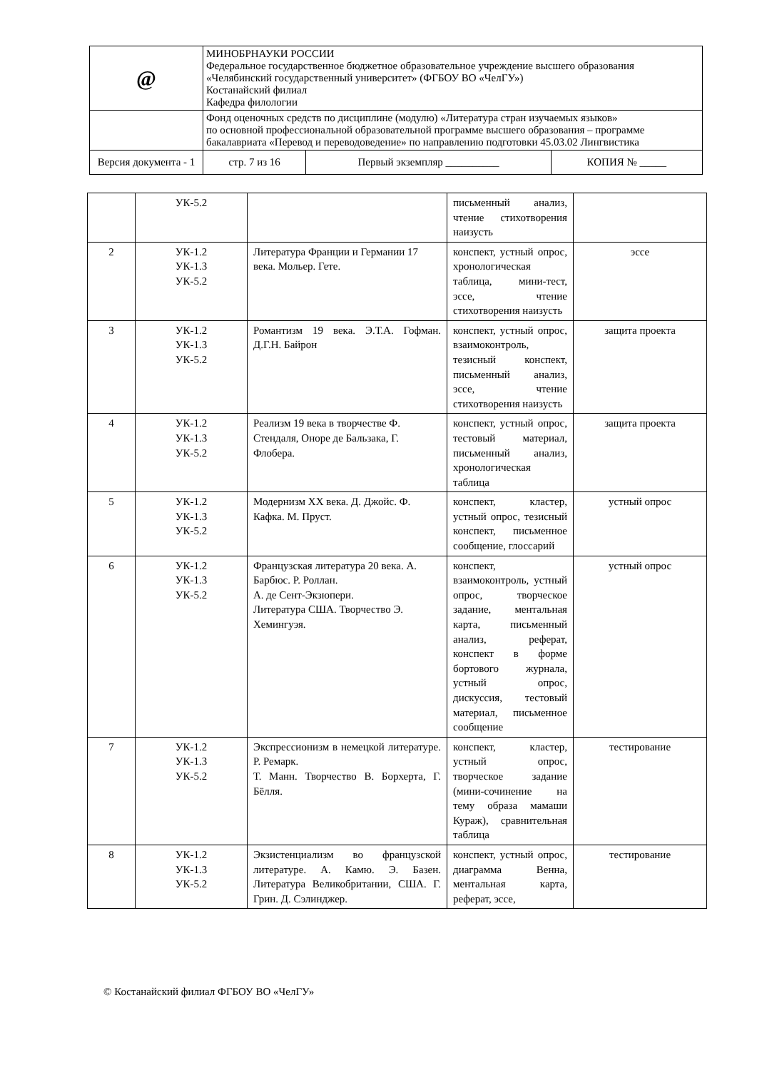| @ | МИНОБРНАУКИ РОССИИ Федеральное государственное бюджетное образовательное учреждение высшего образования «Челябинский государственный университет» (ФГБОУ ВО «ЧелГУ») Костанайский филиал Кафедра филологии | | | |
| | Фонд оценочных средств по дисциплине (модулю) «Литература стран изучаемых языков» по основной профессиональной образовательной программе высшего образования – программе бакалавриата «Перевод и переводоведение» по направлению подготовки 45.03.02 Лингвистика | | | |
| Версия документа - 1 | | стр. 7 из 16 | Первый экземпляр __________ | КОПИЯ № _____ |
| | УК-5.2 | | письменный анализ, чтение стихотворения наизусть | |
| 2 | УК-1.2 УК-1.3 УК-5.2 | Литература Франции и Германии 17 века. Мольер. Гете. | конспект, устный опрос, хронологическая таблица, мини-тест, эссе, чтение стихотворения наизусть | эссе |
| 3 | УК-1.2 УК-1.3 УК-5.2 | Романтизм 19 века. Э.Т.А. Гофман. Д.Г.Н. Байрон | конспект, устный опрос, взаимоконтроль, тезисный конспект, письменный анализ, эссе, чтение стихотворения наизусть | защита проекта |
| 4 | УК-1.2 УК-1.3 УК-5.2 | Реализм 19 века в творчестве Ф. Стендаля, Оноре де Бальзака, Г. Флобера. | конспект, устный опрос, тестовый материал, письменный анализ, хронологическая таблица | защита проекта |
| 5 | УК-1.2 УК-1.3 УК-5.2 | Модернизм XX века. Д. Джойс. Ф. Кафка. М. Пруст. | конспект, кластер, устный опрос, тезисный конспект, письменное сообщение, глоссарий | устный опрос |
| 6 | УК-1.2 УК-1.3 УК-5.2 | Французская литература 20 века. А. Барбюс. Р. Роллан. А. де Сент-Экзюпери. Литература США. Творчество Э. Хемингуэя. | конспект, взаимоконтроль, устный опрос, творческое задание, ментальная карта, письменный анализ, реферат, конспект в форме бортового журнала, устный опрос, дискуссия, тестовый материал, письменное сообщение | устный опрос |
| 7 | УК-1.2 УК-1.3 УК-5.2 | Экспрессионизм в немецкой литературе. Р. Ремарк. Т. Манн. Творчество В. Борхерта, Г. Бёлля. | конспект, кластер, устный опрос, творческое задание (мини-сочинение на тему образа мамаши Кураж), сравнительная таблица | тестирование |
| 8 | УК-1.2 УК-1.3 УК-5.2 | Экзистенциализм во французской литературе. А. Камю. Э. Базен. Литература Великобритании, США. Г. Грин. Д. Сэлинджер. | конспект, устный опрос, диаграмма Венна, ментальная карта, реферат, эссе, | тестирование |
© Костанайский филиал ФГБОУ ВО «ЧелГУ»